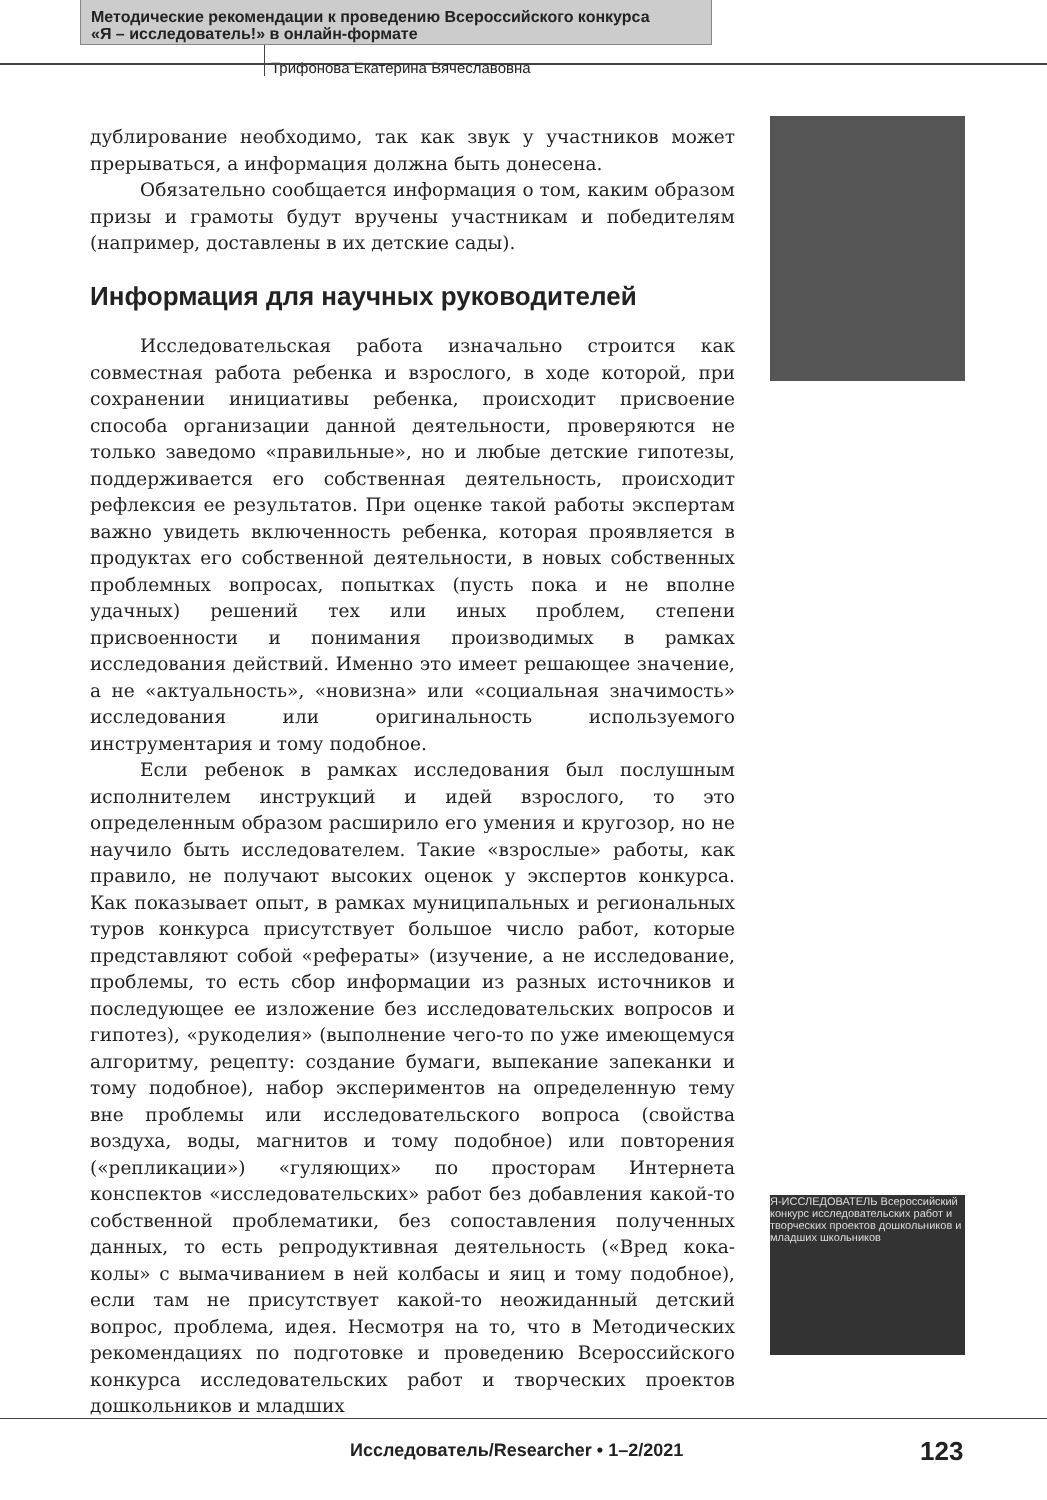Методические рекомендации к проведению Всероссийского конкурса
«Я – исследователь!» в онлайн-формате
Трифонова Екатерина Вячеславовна
Я-ИССЛЕДОВАТЕЛЬ Всероссийский конкурс исследовательских работ и творческих проектов дошкольников и младших школьников
дублирование необходимо, так как звук у участников может прерываться, а информация должна быть донесена.
Обязательно сообщается информация о том, каким образом призы и грамоты будут вручены участникам и победителям (например, доставлены в их детские сады).
Информация для научных руководителей
Исследовательская работа изначально строится как совместная работа ребенка и взрослого, в ходе которой, при сохранении инициативы ребенка, происходит присвоение способа организации данной деятельности, проверяются не только заведомо «правильные», но и любые детские гипотезы, поддерживается его собственная деятельность, происходит рефлексия ее результатов. При оценке такой работы экспертам важно увидеть включенность ребенка, которая проявляется в продуктах его собственной деятельности, в новых собственных проблемных вопросах, попытках (пусть пока и не вполне удачных) решений тех или иных проблем, степени присвоенности и понимания производимых в рамках исследования действий. Именно это имеет решающее значение, а не «актуальность», «новизна» или «социальная значимость» исследования или оригинальность используемого инструментария и тому подобное.
Если ребенок в рамках исследования был послушным исполнителем инструкций и идей взрослого, то это определенным образом расширило его умения и кругозор, но не научило быть исследователем. Такие «взрослые» работы, как правило, не получают высоких оценок у экспертов конкурса. Как показывает опыт, в рамках муниципальных и региональных туров конкурса присутствует большое число работ, которые представляют собой «рефераты» (изучение, а не исследование, проблемы, то есть сбор информации из разных источников и последующее ее изложение без исследовательских вопросов и гипотез), «рукоделия» (выполнение чего-то по уже имеющемуся алгоритму, рецепту: создание бумаги, выпекание запеканки и тому подобное), набор экспериментов на определенную тему вне проблемы или исследовательского вопроса (свойства воздуха, воды, магнитов и тому подобное) или повторения («репликации») «гуляющих» по просторам Интернета конспектов «исследовательских» работ без добавления какой-то собственной проблематики, без сопоставления полученных данных, то есть репродуктивная деятельность («Вред кока-колы» с вымачиванием в ней колбасы и яиц и тому подобное), если там не присутствует какой-то неожиданный детский вопрос, проблема, идея. Несмотря на то, что в Методических рекомендациях по подготовке и проведению Всероссийского конкурса исследовательских работ и творческих проектов дошкольников и младших
Исследователь/Researcher • 1–2/2021
123